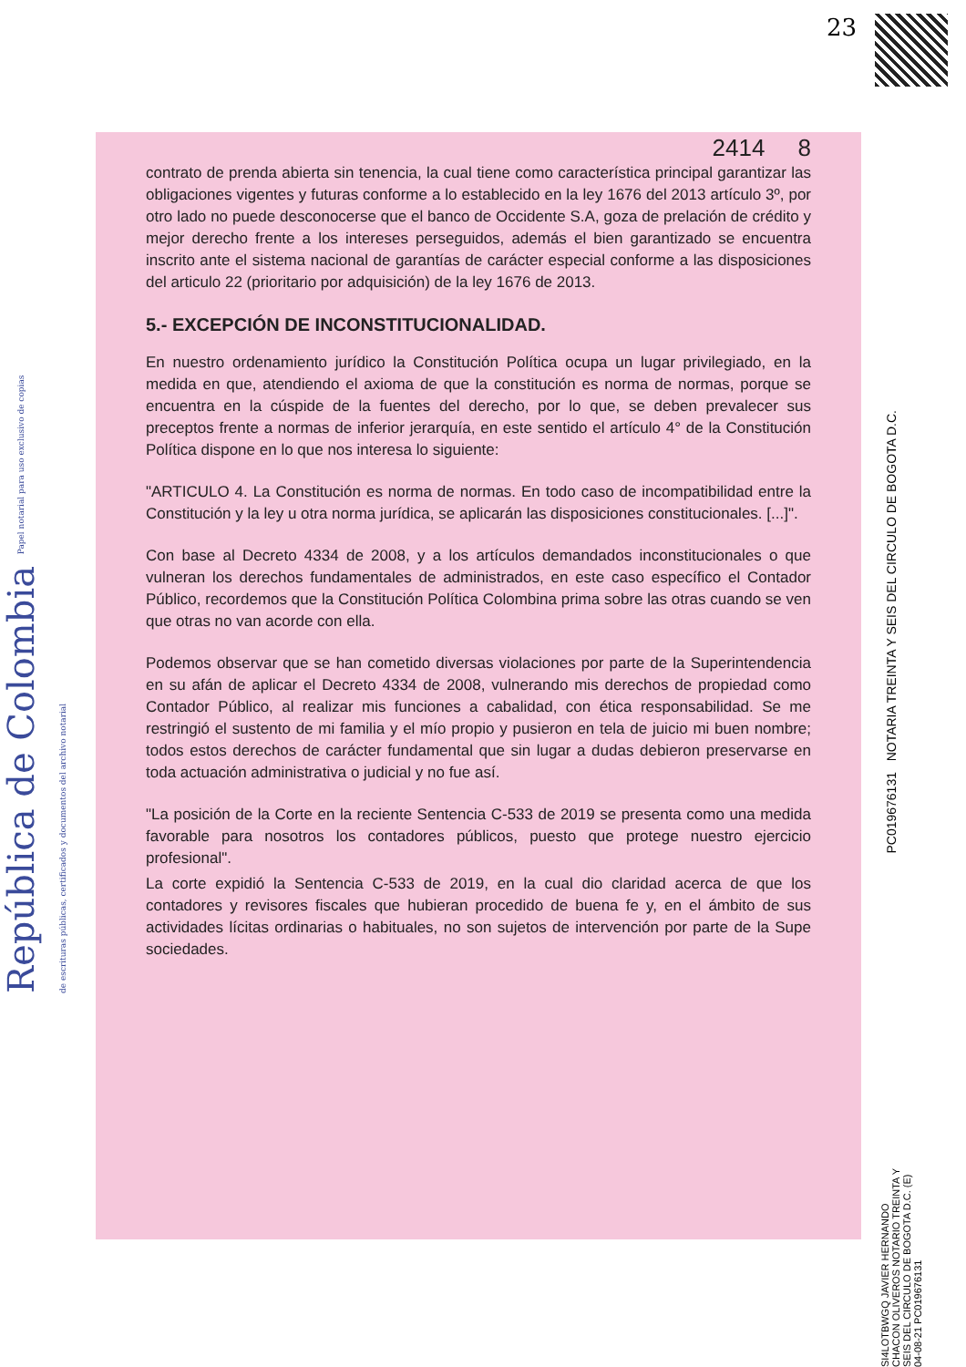23
República de Colombia Papel notarial para uso exclusivo de copias de escrituras públicas, certificados y documentos del archivo notarial
2414 8
contrato de prenda abierta sin tenencia, la cual tiene como característica principal garantizar las obligaciones vigentes y futuras conforme a lo establecido en la ley 1676 del 2013 artículo 3º, por otro lado no puede desconocerse que el banco de Occidente S.A, goza de prelación de crédito y mejor derecho frente a los intereses perseguidos, además el bien garantizado se encuentra inscrito ante el sistema nacional de garantías de carácter especial conforme a las disposiciones del articulo 22 (prioritario por adquisición) de la ley 1676 de 2013.
5.- EXCEPCIÓN DE INCONSTITUCIONALIDAD.
En nuestro ordenamiento jurídico la Constitución Política ocupa un lugar privilegiado, en la medida en que, atendiendo el axioma de que la constitución es norma de normas, porque se encuentra en la cúspide de la fuentes del derecho, por lo que, se deben prevalecer sus preceptos frente a normas de inferior jerarquía, en este sentido el artículo 4° de la Constitución Política dispone en lo que nos interesa lo siguiente:
"ARTICULO 4. La Constitución es norma de normas. En todo caso de incompatibilidad entre la Constitución y la ley u otra norma jurídica, se aplicarán las disposiciones constitucionales. [...]".
Con base al Decreto 4334 de 2008, y a los artículos demandados inconstitucionales o que vulneran los derechos fundamentales de administrados, en este caso específico el Contador Público, recordemos que la Constitución Política Colombina prima sobre las otras cuando se ven que otras no van acorde con ella.
Podemos observar que se han cometido diversas violaciones por parte de la Superintendencia en su afán de aplicar el Decreto 4334 de 2008, vulnerando mis derechos de propiedad como Contador Público, al realizar mis funciones a cabalidad, con ética responsabilidad. Se me restringió el sustento de mi familia y el mío propio y pusieron en tela de juicio mi buen nombre; todos estos derechos de carácter fundamental que sin lugar a dudas debieron preservarse en toda actuación administrativa o judicial y no fue así.
"La posición de la Corte en la reciente Sentencia C-533 de 2019 se presenta como una medida favorable para nosotros los contadores públicos, puesto que protege nuestro ejercicio profesional".
La corte expidió la Sentencia C-533 de 2019, en la cual dio claridad acerca de que los contadores y revisores fiscales que hubieran procedido de buena fe y, en el ámbito de sus actividades lícitas ordinarias o habituales, no son sujetos de intervención por parte de la Supe sociedades.
PC019676131 NOTARIA TREINTA Y SEIS DEL CIRCULO DE BOGOTA D.C.
SI4LOTBWGQ JAVIER HERNANDO CHACON OLIVEROS NOTARIO TREINTA Y SEIS DEL CIRCULO DE BOGOTA D.C. (E) 04-08-21 PC019676131